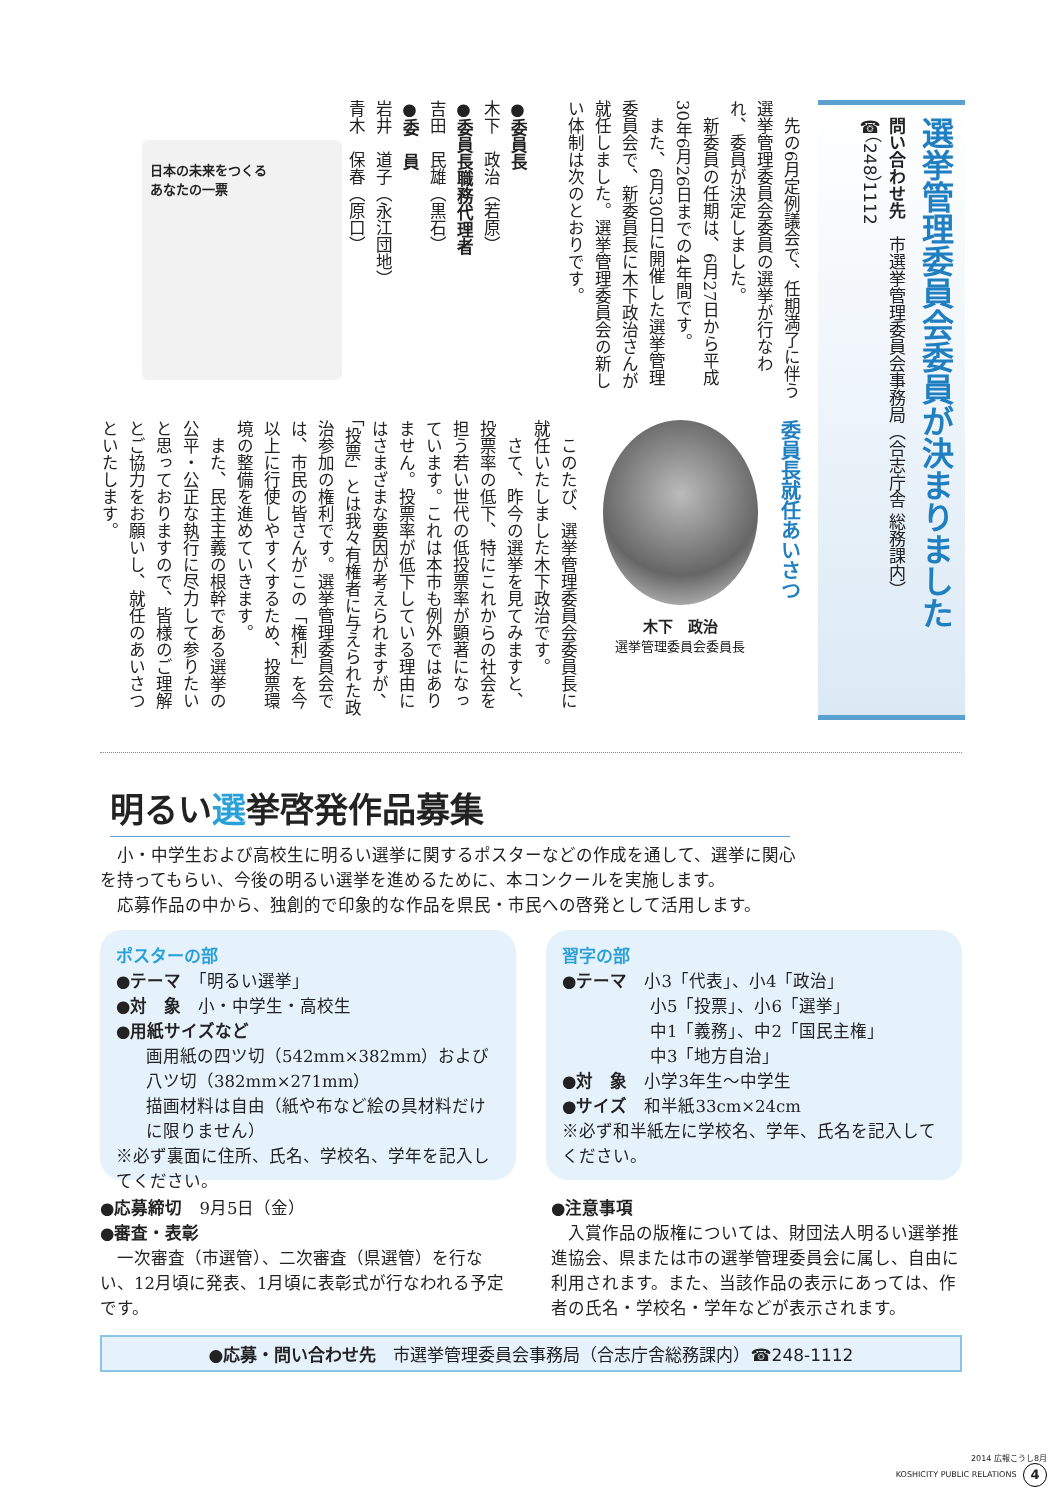選挙管理委員会委員が決まりました
問い合わせ先　市選挙管理委員会事務局（合志庁舎 総務課内）
☎（248）1112
　先の6月定例議会で、任期満了に伴う選挙管理委員会委員の選挙が行なわれ、委員が決定しました。
　新委員の任期は、6月27日から平成30年6月26日までの4年間です。
　また、6月30日に開催した選挙管理委員会で、新委員長に木下政治さんが就任しました。選挙管理委員会の新しい体制は次のとおりです。
●委員長
木下　政治（若原）
●委員長職務代理者
吉田　民雄（黒石）
●委　員
岩井　道子（永江団地）
青木　保春（原口）
日本の未来をつくる
あなたの一票
委員長就任あいさつ
木下　政治
選挙管理委員会委員長
　このたび、選挙管理委員会委員長に就任いたしました木下政治です。
　さて、昨今の選挙を見てみますと、投票率の低下、特にこれからの社会を担う若い世代の低投票率が顕著になっています。これは本市も例外ではありません。投票率が低下している理由にはさまざまな要因が考えられますが、「投票」とは我々有権者に与えられた政治参加の権利です。選挙管理委員会では、市民の皆さんがこの「権利」を今以上に行使しやすくするため、投票環境の整備を進めていきます。
　また、民主主義の根幹である選挙の公平・公正な執行に尽力して参りたいと思っておりますので、皆様のご理解とご協力をお願いし、就任のあいさつといたします。
明るい選挙啓発作品募集
　小・中学生および高校生に明るい選挙に関するポスターなどの作成を通して、選挙に関心を持ってもらい、今後の明るい選挙を進めるために、本コンクールを実施します。
　応募作品の中から、独創的で印象的な作品を県民・市民への啓発として活用します。
ポスターの部
●テーマ　「明るい選挙」
●対　象　小・中学生・高校生
●用紙サイズなど
画用紙の四ツ切（542mm×382mm）および八ツ切（382mm×271mm）
描画材料は自由（紙や布など絵の具材料だけに限りません）
※必ず裏面に住所、氏名、学校名、学年を記入してください。
習字の部
●テーマ　小3「代表」、小4「政治」
小5「投票」、小6「選挙」
中1「義務」、中2「国民主権」
中3「地方自治」
●対　象　小学3年生～中学生
●サイズ　和半紙33cm×24cm
※必ず和半紙左に学校名、学年、氏名を記入してください。
●応募締切　9月5日（金）
●審査・表彰
　一次審査（市選管）、二次審査（県選管）を行ない、12月頃に発表、1月頃に表彰式が行なわれる予定です。
●注意事項
　入賞作品の版権については、財団法人明るい選挙推進協会、県または市の選挙管理委員会に属し、自由に利用されます。また、当該作品の表示にあっては、作者の氏名・学校名・学年などが表示されます。
●応募・問い合わせ先　市選挙管理委員会事務局（合志庁舎総務課内）☎248-1112
2014 広報こうし8月
KOSHICITY PUBLIC RELATIONS 4